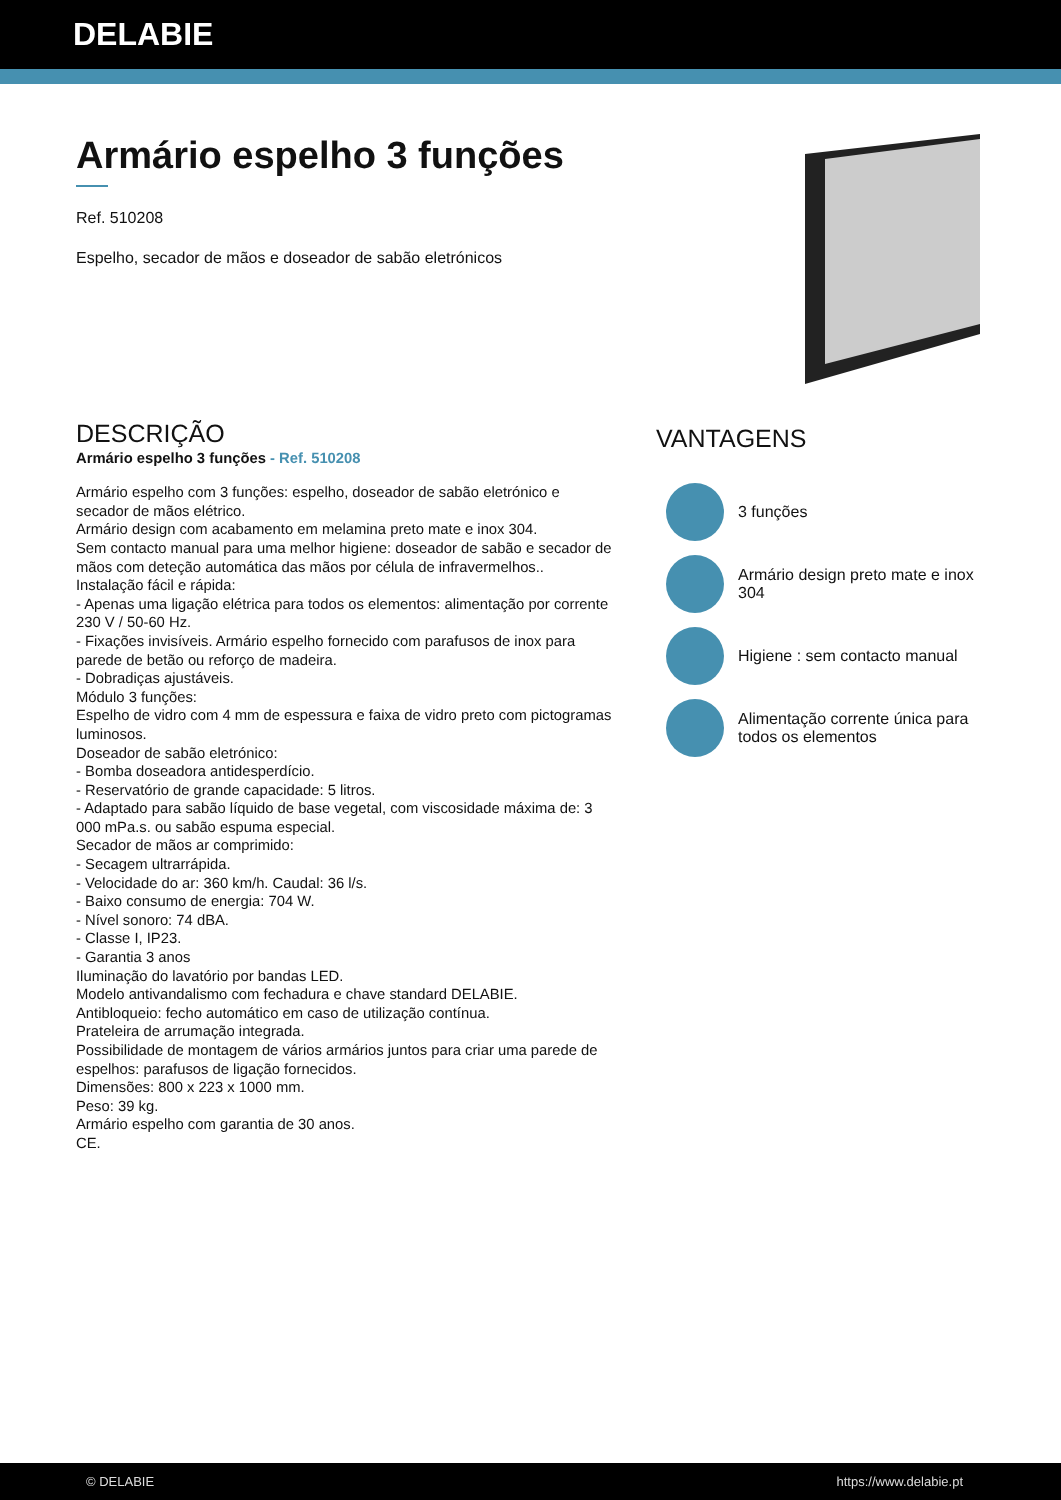DELABIE
Armário espelho 3 funções
Ref. 510208
Espelho, secador de mãos e doseador de sabão eletrónicos
DESCRIÇÃO
Armário espelho 3 funções - Ref. 510208
Armário espelho com 3 funções: espelho, doseador de sabão eletrónico e secador de mãos elétrico.
Armário design com acabamento em melamina preto mate e inox 304.
Sem contacto manual para uma melhor higiene: doseador de sabão e secador de mãos com deteção automática das mãos por célula de infravermelhos..
Instalação fácil e rápida:
- Apenas uma ligação elétrica para todos os elementos: alimentação por corrente 230 V / 50-60 Hz.
- Fixações invisíveis. Armário espelho fornecido com parafusos de inox para parede de betão ou reforço de madeira.
- Dobradiças ajustáveis.
Módulo 3 funções:
Espelho de vidro com 4 mm de espessura e faixa de vidro preto com pictogramas luminosos.
Doseador de sabão eletrónico:
- Bomba doseadora antidesperdício.
- Reservatório de grande capacidade: 5 litros.
- Adaptado para sabão líquido de base vegetal, com viscosidade máxima de: 3 000 mPa.s. ou sabão espuma especial.
Secador de mãos ar comprimido:
- Secagem ultrarrápida.
- Velocidade do ar: 360 km/h. Caudal: 36 l/s.
- Baixo consumo de energia: 704 W.
- Nível sonoro: 74 dBA.
- Classe I, IP23.
- Garantia 3 anos
Iluminação do lavatório por bandas LED.
Modelo antivandalismo com fechadura e chave standard DELABIE.
Antibloqueio: fecho automático em caso de utilização contínua.
Prateleira de arrumação integrada.
Possibilidade de montagem de vários armários juntos para criar uma parede de espelhos: parafusos de ligação fornecidos.
Dimensões: 800 x 223 x 1000 mm.
Peso: 39 kg.
Armário espelho com garantia de 30 anos.
CE.
VANTAGENS
3 funções
Armário design preto mate e inox 304
Higiene : sem contacto manual
Alimentação corrente única para todos os elementos
© DELABIE https://www.delabie.pt